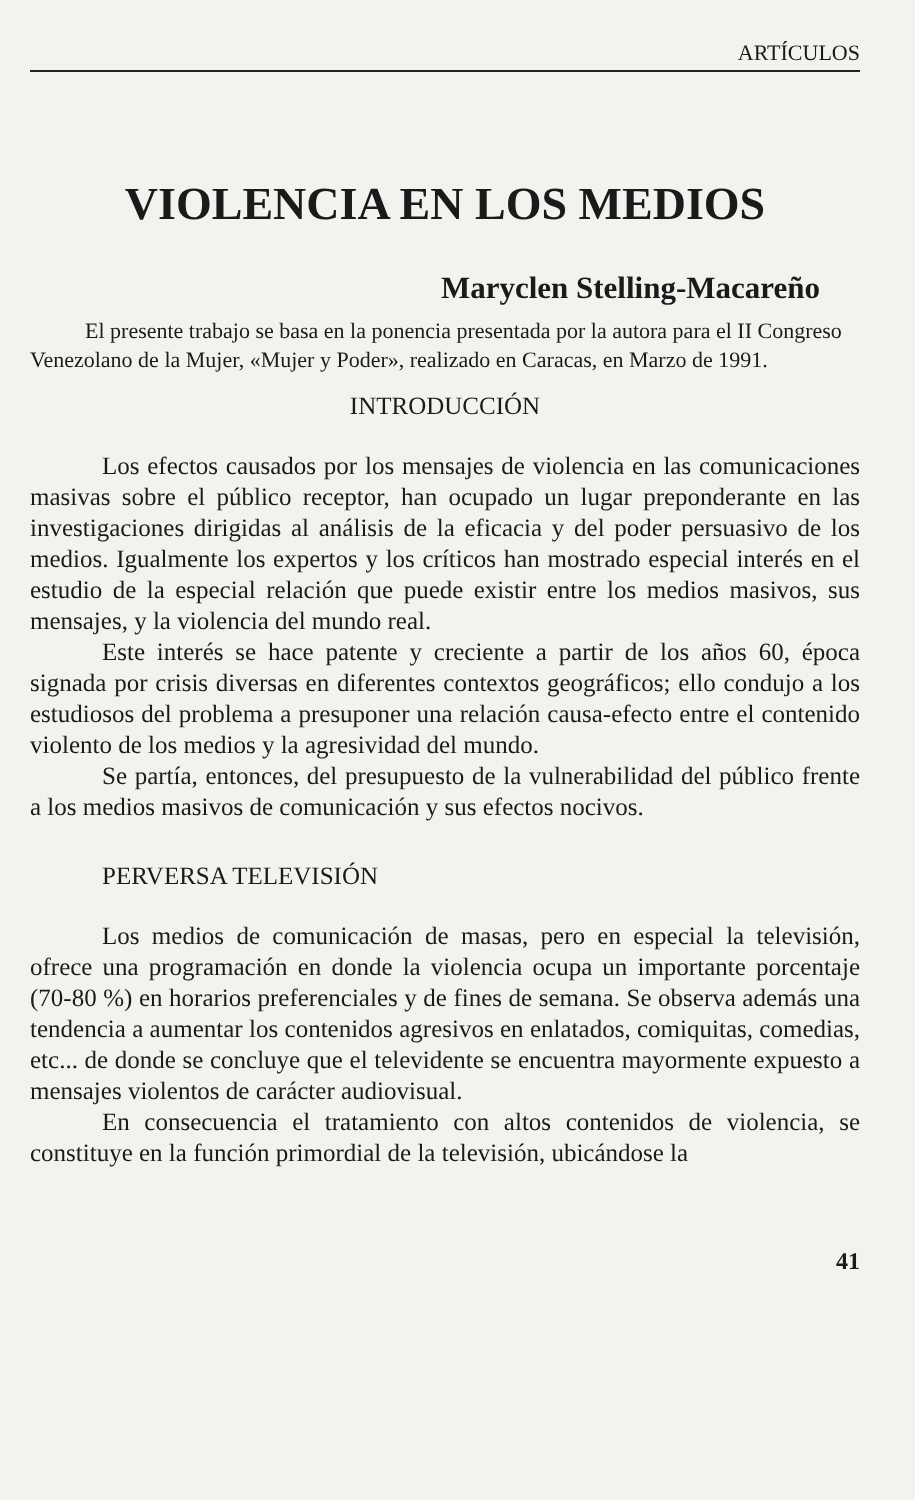ARTÍCULOS
VIOLENCIA EN LOS MEDIOS
Maryclen Stelling-Macareño
El presente trabajo se basa en la ponencia presentada por la autora para el II Congreso Venezolano de la Mujer, «Mujer y Poder», realizado en Caracas, en Marzo de 1991.
INTRODUCCIÓN
Los efectos causados por los mensajes de violencia en las comunicaciones masivas sobre el público receptor, han ocupado un lugar preponderante en las investigaciones dirigidas al análisis de la eficacia y del poder persuasivo de los medios. Igualmente los expertos y los críticos han mostrado especial interés en el estudio de la especial relación que puede existir entre los medios masivos, sus mensajes, y la violencia del mundo real.
Este interés se hace patente y creciente a partir de los años 60, época signada por crisis diversas en diferentes contextos geográficos; ello condujo a los estudiosos del problema a presuponer una relación causa-efecto entre el contenido violento de los medios y la agresividad del mundo.
Se partía, entonces, del presupuesto de la vulnerabilidad del público frente a los medios masivos de comunicación y sus efectos nocivos.
PERVERSA TELEVISIÓN
Los medios de comunicación de masas, pero en especial la televisión, ofrece una programación en donde la violencia ocupa un importante porcentaje (70-80 %) en horarios preferenciales y de fines de semana. Se observa además una tendencia a aumentar los contenidos agresivos en enlatados, comiquitas, comedias, etc... de donde se concluye que el televidente se encuentra mayormente expuesto a mensajes violentos de carácter audiovisual.
En consecuencia el tratamiento con altos contenidos de violencia, se constituye en la función primordial de la televisión, ubicándose la
41